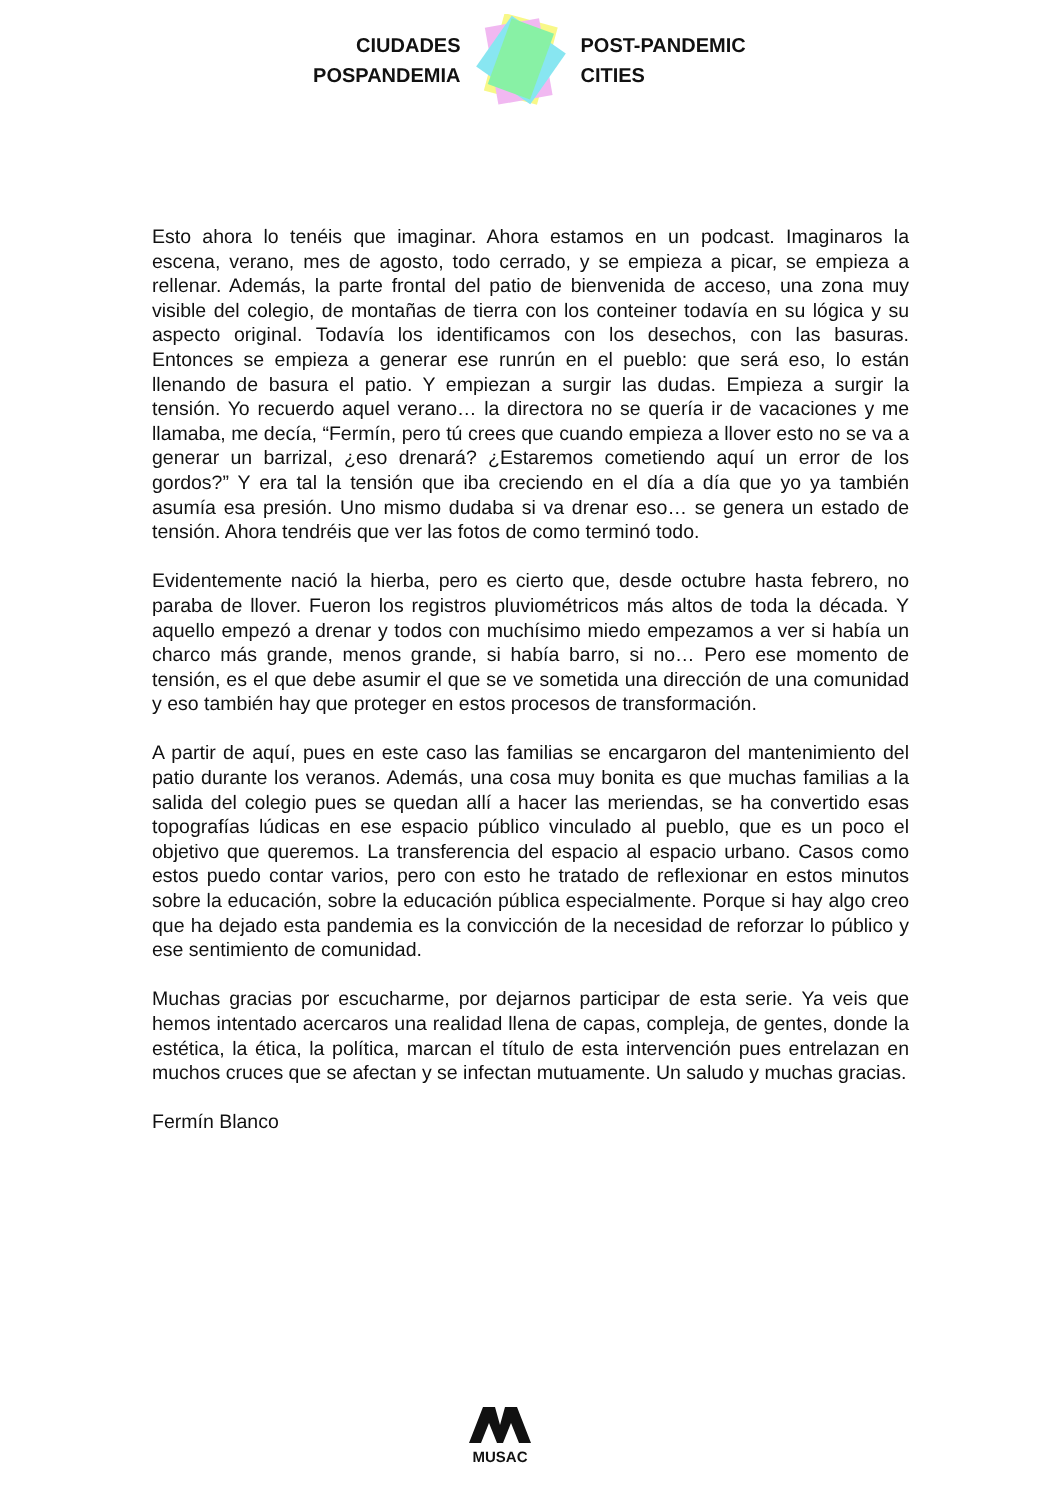CIUDADES
POSPANDEMIA
POST-PANDEMIC
CITIES
Esto ahora lo tenéis que imaginar. Ahora estamos en un podcast. Imaginaros la escena, verano, mes de agosto, todo cerrado, y se empieza a picar, se empieza a rellenar. Además, la parte frontal del patio de bienvenida de acceso, una zona muy visible del colegio, de montañas de tierra con los conteiner todavía en su lógica y su aspecto original. Todavía los identificamos con los desechos, con las basuras. Entonces se empieza a generar ese runrún en el pueblo: que será eso, lo están llenando de basura el patio. Y empiezan a surgir las dudas. Empieza a surgir la tensión. Yo recuerdo aquel verano… la directora no se quería ir de vacaciones y me llamaba, me decía, “Fermín, pero tú crees que cuando empieza a llover esto no se va a generar un barrizal, ¿eso drenará? ¿Estaremos cometiendo aquí un error de los gordos?” Y era tal la tensión que iba creciendo en el día a día que yo ya también asumía esa presión. Uno mismo dudaba si va drenar eso… se genera un estado de tensión. Ahora tendréis que ver las fotos de como terminó todo.
Evidentemente nació la hierba, pero es cierto que, desde octubre hasta febrero, no paraba de llover. Fueron los registros pluviométricos más altos de toda la década. Y aquello empezó a drenar y todos con muchísimo miedo empezamos a ver si había un charco más grande, menos grande, si había barro, si no… Pero ese momento de tensión, es el que debe asumir el que se ve sometida una dirección de una comunidad y eso también hay que proteger en estos procesos de transformación.
A partir de aquí, pues en este caso las familias se encargaron del mantenimiento del patio durante los veranos. Además, una cosa muy bonita es que muchas familias a la salida del colegio pues se quedan allí a hacer las meriendas, se ha convertido esas topografías lúdicas en ese espacio público vinculado al pueblo, que es un poco el objetivo que queremos. La transferencia del espacio al espacio urbano. Casos como estos puedo contar varios, pero con esto he tratado de reflexionar en estos minutos sobre la educación, sobre la educación pública especialmente. Porque si hay algo creo que ha dejado esta pandemia es la convicción de la necesidad de reforzar lo público y ese sentimiento de comunidad.
Muchas gracias por escucharme, por dejarnos participar de esta serie. Ya veis que hemos intentado acercaros una realidad llena de capas, compleja, de gentes, donde la estética, la ética, la política, marcan el título de esta intervención pues entrelazan en muchos cruces que se afectan y se infectan mutuamente. Un saludo y muchas gracias.
Fermín Blanco
MUSAC